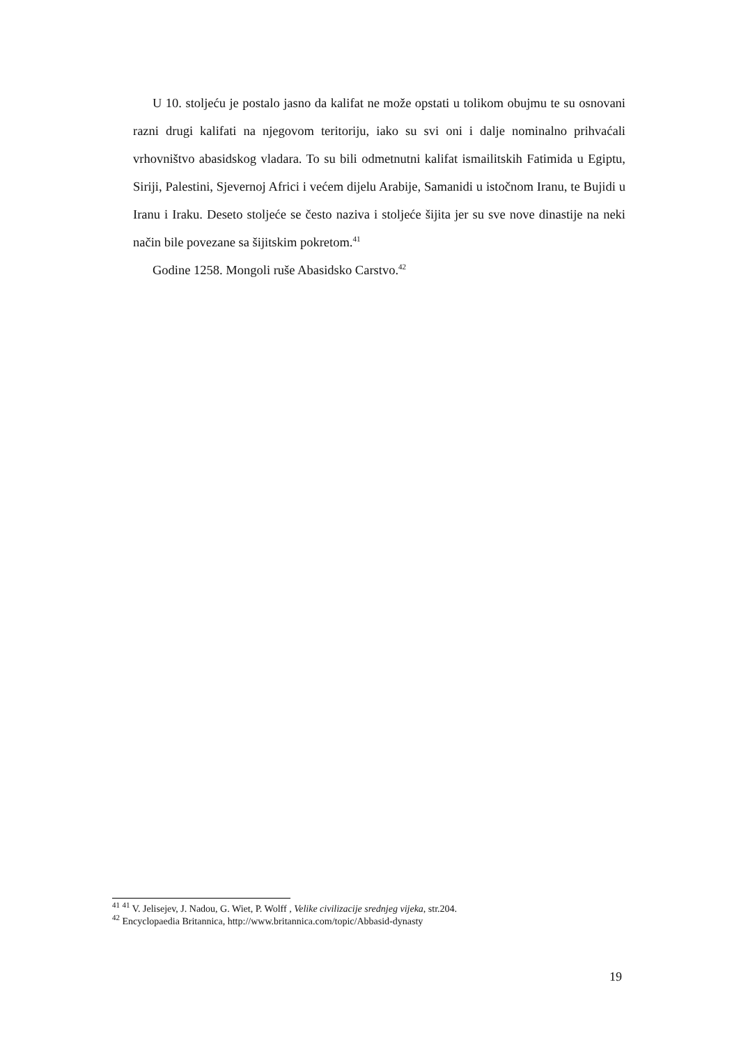U 10. stoljeću je postalo jasno da kalifat ne može opstati u tolikom obujmu te su osnovani razni drugi kalifati na njegovom teritoriju, iako su svi oni i dalje nominalno prihvaćali vrhovništvo abasidskog vladara. To su bili odmetnutni kalifat ismailitskih Fatimida u Egiptu, Siriji, Palestini, Sjevernoj Africi i većem dijelu Arabije, Samanidi u istočnom Iranu, te Bujidi u Iranu i Iraku. Deseto stoljeće se često naziva i stoljeće šijita jer su sve nove dinastije na neki način bile povezane sa šijitskim pokretom.<sup>41</sup>
Godine 1258. Mongoli ruše Abasidsko Carstvo.<sup>42</sup>
<sup>41</sup> <sup>41</sup> V. Jelisejev, J. Nadou, G. Wiet, P. Wolff , Velike civilizacije srednjeg vijeka, str.204.
<sup>42</sup> Encyclopaedia Britannica, http://www.britannica.com/topic/Abbasid-dynasty
19